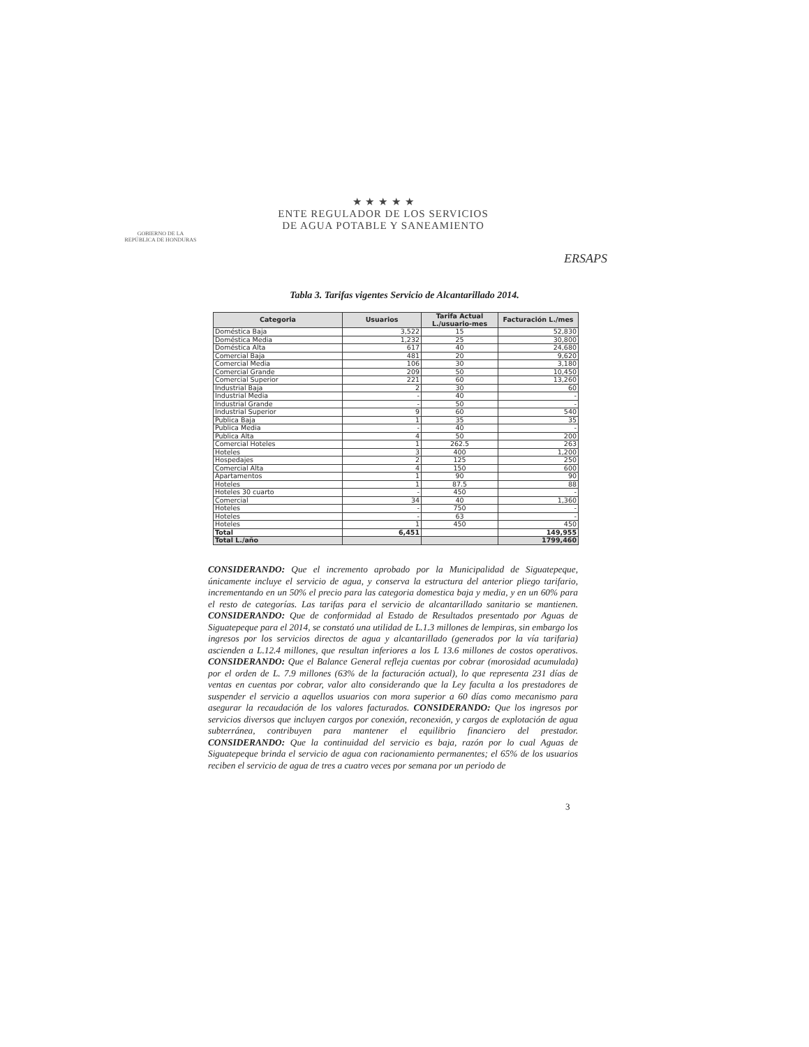GOBIERNO DE LA
REPÚBLICA DE HONDURAS
★ ★ ★ ★ ★
ENTE REGULADOR DE LOS SERVICIOS
DE AGUA POTABLE Y SANEAMIENTO
ERSAPS
Tabla 3. Tarifas vigentes Servicio de Alcantarillado 2014.
| Categoria | Usuarios | Tarifa Actual L./usuario-mes | Facturación L./mes |
| --- | --- | --- | --- |
| Doméstica Baja | 3,522 | 15 | 52,830 |
| Doméstica Media | 1,232 | 25 | 30,800 |
| Doméstica Alta | 617 | 40 | 24,680 |
| Comercial Baja | 481 | 20 | 9,620 |
| Comercial Media | 106 | 30 | 3,180 |
| Comercial Grande | 209 | 50 | 10,450 |
| Comercial Superior | 221 | 60 | 13,260 |
| Industrial Baja | 2 | 30 | 60 |
| Industrial Media | - | 40 | - |
| Industrial Grande | - | 50 | - |
| Industrial Superior | 9 | 60 | 540 |
| Publica Baja | 1 | 35 | 35 |
| Publica Media | - | 40 | - |
| Publica Alta | 4 | 50 | 200 |
| Comercial Hoteles | 1 | 262.5 | 263 |
| Hoteles | 3 | 400 | 1,200 |
| Hospedajes | 2 | 125 | 250 |
| Comercial Alta | 4 | 150 | 600 |
| Apartamentos | 1 | 90 | 90 |
| Hoteles | 1 | 87.5 | 88 |
| Hoteles 30 cuarto | - | 450 | - |
| Comercial | 34 | 40 | 1,360 |
| Hoteles | - | 750 | - |
| Hoteles | - | 63 | - |
| Hoteles | 1 | 450 | 450 |
| Total | 6,451 | | 149,955 |
| Total L./año | | | 1799,460 |
CONSIDERANDO: Que el incremento aprobado por la Municipalidad de Siguatepeque, únicamente incluye el servicio de agua, y conserva la estructura del anterior pliego tarifario, incrementando en un 50% el precio para las categoria domestica baja y media, y en un 60% para el resto de categorías. Las tarifas para el servicio de alcantarillado sanitario se mantienen. CONSIDERANDO: Que de conformidad al Estado de Resultados presentado por Aguas de Siguatepeque para el 2014, se constató una utilidad de L.1.3 millones de lempiras, sin embargo los ingresos por los servicios directos de agua y alcantarillado (generados por la vía tarifaria) ascienden a L.12.4 millones, que resultan inferiores a los L 13.6 millones de costos operativos. CONSIDERANDO: Que el Balance General refleja cuentas por cobrar (morosidad acumulada) por el orden de L. 7.9 millones (63% de la facturación actual), lo que representa 231 días de ventas en cuentas por cobrar, valor alto considerando que la Ley faculta a los prestadores de suspender el servicio a aquellos usuarios con mora superior a 60 días como mecanismo para asegurar la recaudación de los valores facturados. CONSIDERANDO: Que los ingresos por servicios diversos que incluyen cargos por conexión, reconexión, y cargos de explotación de agua subterránea, contribuyen para mantener el equilibrio financiero del prestador. CONSIDERANDO: Que la continuidad del servicio es baja, razón por lo cual Aguas de Siguatepeque brinda el servicio de agua con racionamiento permanentes; el 65% de los usuarios reciben el servicio de agua de tres a cuatro veces por semana por un periodo de
3